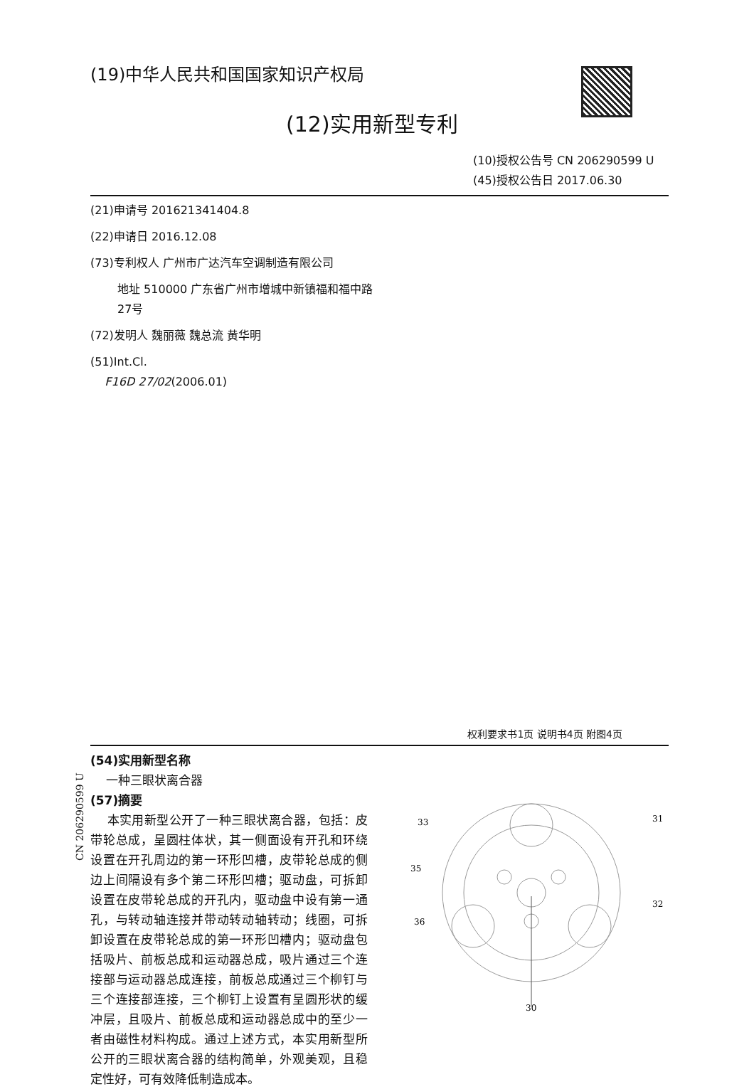(19)中华人民共和国国家知识产权局
(12)实用新型专利
(10)授权公告号 CN 206290599 U
(45)授权公告日 2017.06.30
(21)申请号 201621341404.8
(22)申请日 2016.12.08
(73)专利权人 广州市广达汽车空调制造有限公司
地址 510000 广东省广州市增城中新镇福和福中路27号
(72)发明人 魏丽薇 魏总流 黄华明
(51)Int.Cl.
F16D 27/02(2006.01)
权利要求书1页 说明书4页 附图4页
(54)实用新型名称
一种三眼状离合器
(57)摘要
本实用新型公开了一种三眼状离合器，包括：皮带轮总成，呈圆柱体状，其一侧面设有开孔和环绕设置在开孔周边的第一环形凹槽，皮带轮总成的侧边上间隔设有多个第二环形凹槽；驱动盘，可拆卸设置在皮带轮总成的开孔内，驱动盘中设有第一通孔，与转动轴连接并带动转动轴转动；线圈，可拆卸设置在皮带轮总成的第一环形凹槽内；驱动盘包括吸片、前板总成和运动器总成，吸片通过三个连接部与运动器总成连接，前板总成通过三个柳钉与三个连接部连接，三个柳钉上设置有呈圆形状的缓冲层，且吸片、前板总成和运动器总成中的至少一者由磁性材料构成。通过上述方式，本实用新型所公开的三眼状离合器的结构简单，外观美观，且稳定性好，可有效降低制造成本。
33
31
35
32
36
30
CN 206290599 U